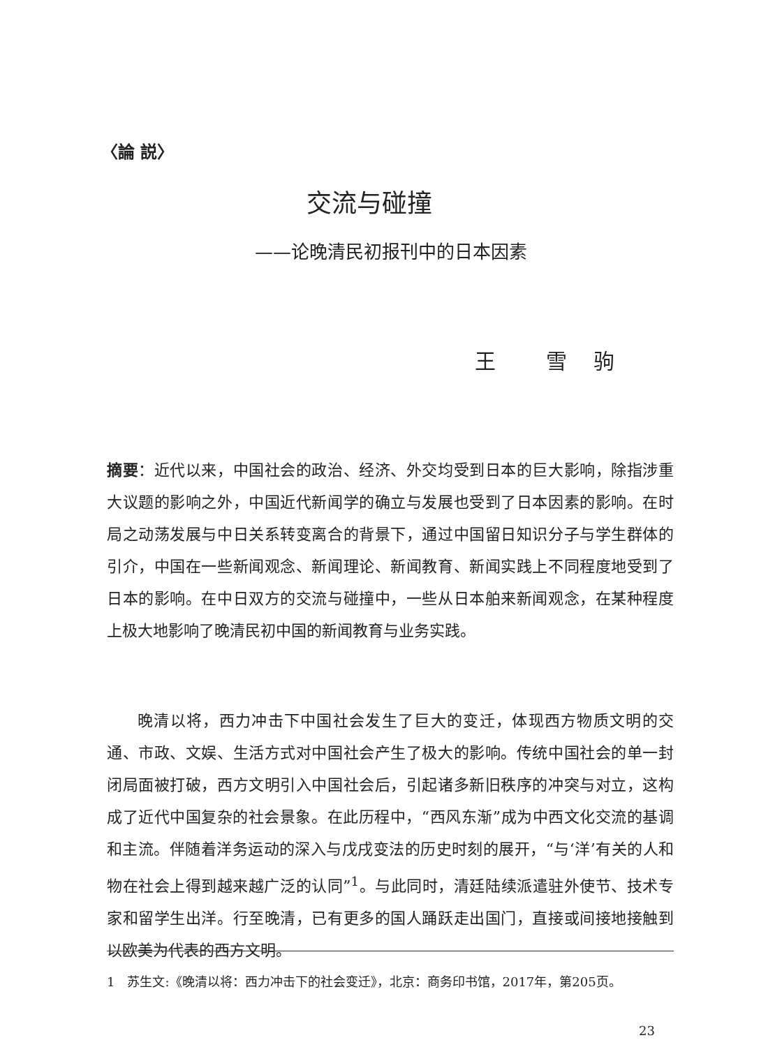〈論 説〉
交流与碰撞
——论晚清民初报刊中的日本因素
王　　雪　驹
摘要：近代以来，中国社会的政治、经济、外交均受到日本的巨大影响，除指涉重大议题的影响之外，中国近代新闻学的确立与发展也受到了日本因素的影响。在时局之动荡发展与中日关系转变离合的背景下，通过中国留日知识分子与学生群体的引介，中国在一些新闻观念、新闻理论、新闻教育、新闻实践上不同程度地受到了日本的影响。在中日双方的交流与碰撞中，一些从日本舶来新闻观念，在某种程度上极大地影响了晚清民初中国的新闻教育与业务实践。
晚清以将，西力冲击下中国社会发生了巨大的变迁，体现西方物质文明的交通、市政、文娱、生活方式对中国社会产生了极大的影响。传统中国社会的单一封闭局面被打破，西方文明引入中国社会后，引起诸多新旧秩序的冲突与对立，这构成了近代中国复杂的社会景象。在此历程中，“西风东渐”成为中西文化交流的基调和主流。伴随着洋务运动的深入与戊戌变法的历史时刻的展开，“与‘洋’有关的人和物在社会上得到越来越广泛的认同”<sup>1</sup>。与此同时，清廷陆续派遣驻外使节、技术专家和留学生出洋。行至晚清，已有更多的国人踊跃走出国门，直接或间接地接触到以欧美为代表的西方文明。
1　苏生文:《晚清以将：西力冲击下的社会变迁》，北京：商务印书馆，2017年，第205页。
23